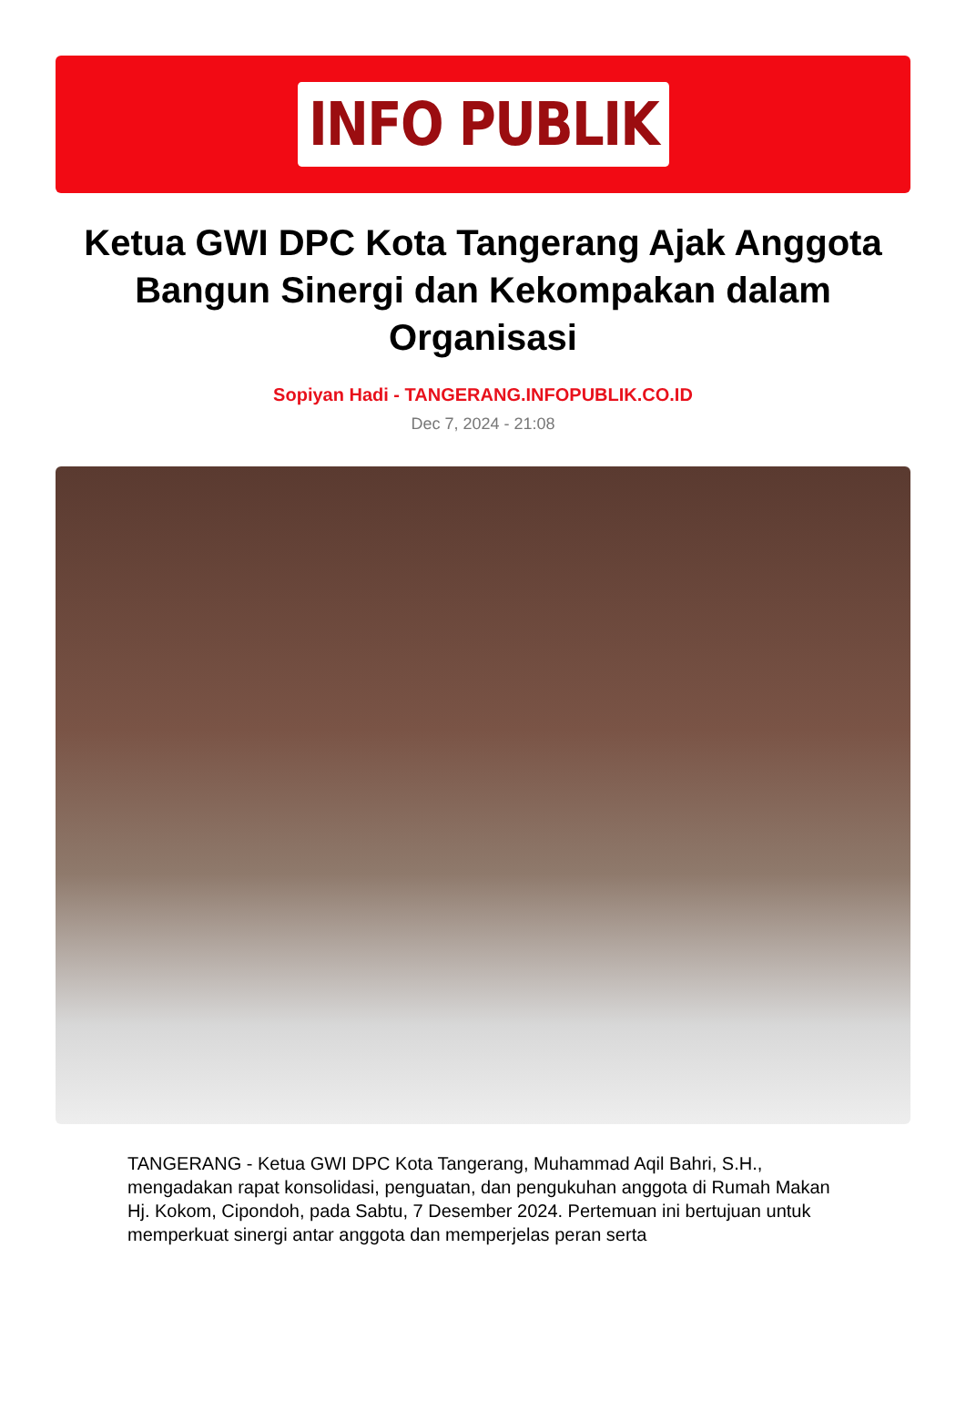INFO PUBLIK
Ketua GWI DPC Kota Tangerang Ajak Anggota Bangun Sinergi dan Kekompakan dalam Organisasi
Sopiyan Hadi - TANGERANG.INFOPUBLIK.CO.ID
Dec 7, 2024 - 21:08
TANGERANG - Ketua GWI DPC Kota Tangerang, Muhammad Aqil Bahri, S.H., mengadakan rapat konsolidasi, penguatan, dan pengukuhan anggota di Rumah Makan Hj. Kokom, Cipondoh, pada Sabtu, 7 Desember 2024. Pertemuan ini bertujuan untuk memperkuat sinergi antar anggota dan memperjelas peran serta